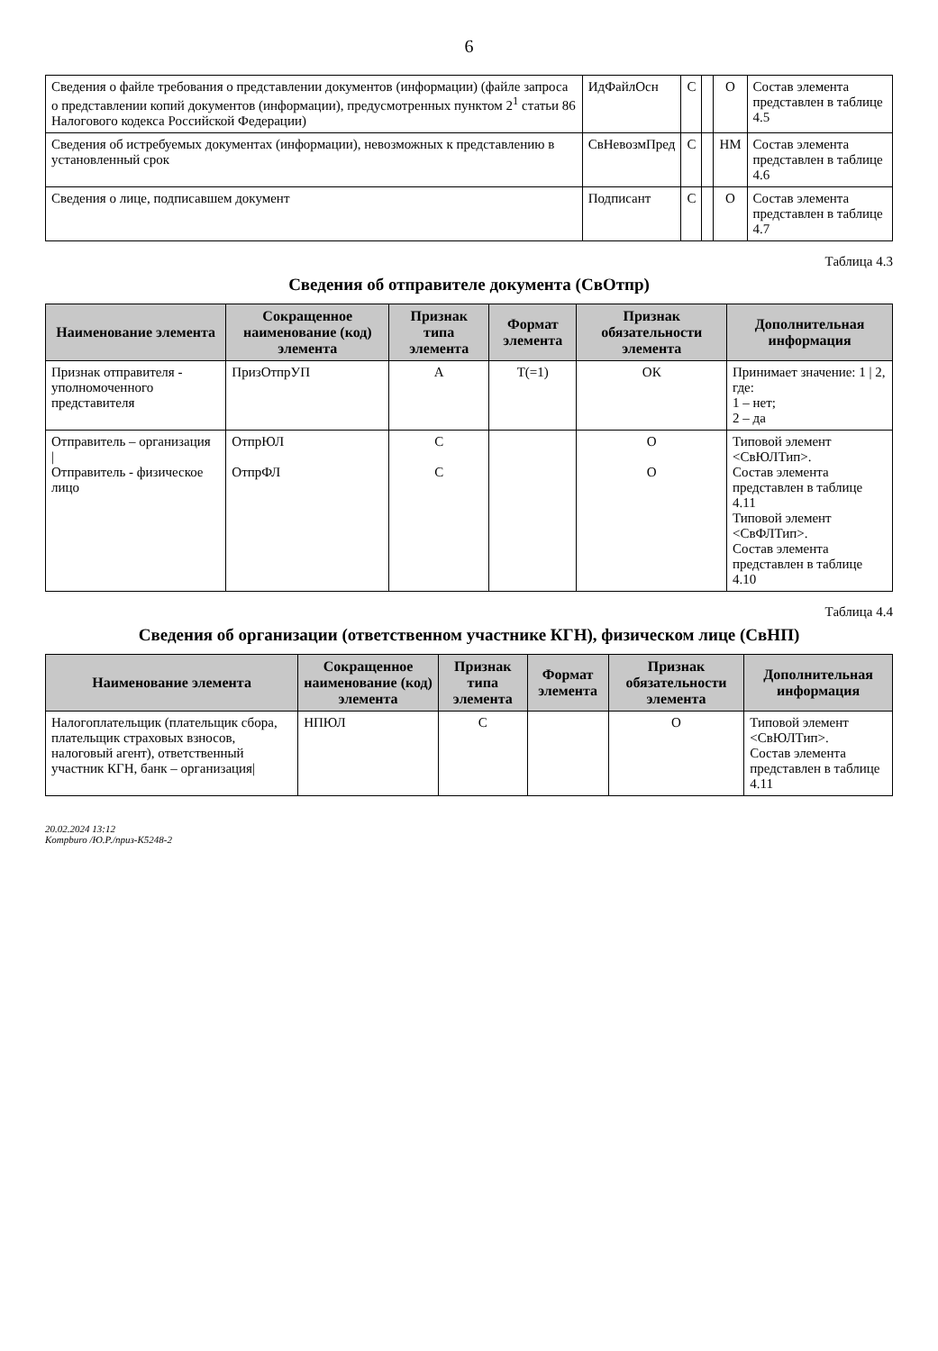6
| Сведения о файле требования о представлении документов (информации) (файле запроса о представлении копий документов (информации), предусмотренных пунктом 2<sup>1</sup> статьи 86 Налогового кодекса Российской Федерации) | ИдФайлОсн | С | | О | Состав элемента представлен в таблице 4.5 |
| Сведения об истребуемых документах (информации), невозможных к представлению в установленный срок | СвНевозмПред | С | | НМ | Состав элемента представлен в таблице 4.6 |
| Сведения о лице, подписавшем документ | Подписант | С | | О | Состав элемента представлен в таблице 4.7 |
Таблица 4.3
Сведения об отправителе документа (СвОтпр)
| Наименование элемента | Сокращенное наименование (код) элемента | Признак типа элемента | Формат элемента | Признак обязательности элемента | Дополнительная информация |
| --- | --- | --- | --- | --- | --- |
| Признак отправителя - уполномоченного представителя | ПризОтпрУП | А | Т(=1) | ОК | Принимает значение: 1 / 2, где: 1 – нет; 2 – да |
| Отправитель – организация / Отправитель - физическое лицо | ОтпрЮЛ ОтпрФЛ | С С | | О О | Типовой элемент <СвЮЛТип>. Состав элемента представлен в таблице 4.11 Типовой элемент <СвФЛТип>. Состав элемента представлен в таблице 4.10 |
Таблица 4.4
Сведения об организации (ответственном участнике КГН), физическом лице (СвНП)
| Наименование элемента | Сокращенное наименование (код) элемента | Признак типа элемента | Формат элемента | Признак обязательности элемента | Дополнительная информация |
| --- | --- | --- | --- | --- | --- |
| Налогоплательщик (плательщик сбора, плательщик страховых взносов, налоговый агент), ответственный участник КГН, банк – организация/ | НПЮЛ | С | | О | Типовой элемент <СвЮЛТип>. Состав элемента представлен в таблице 4.11 |
20.02.2024 13:12
Kompburo /Ю.Р./приз-К5248-2